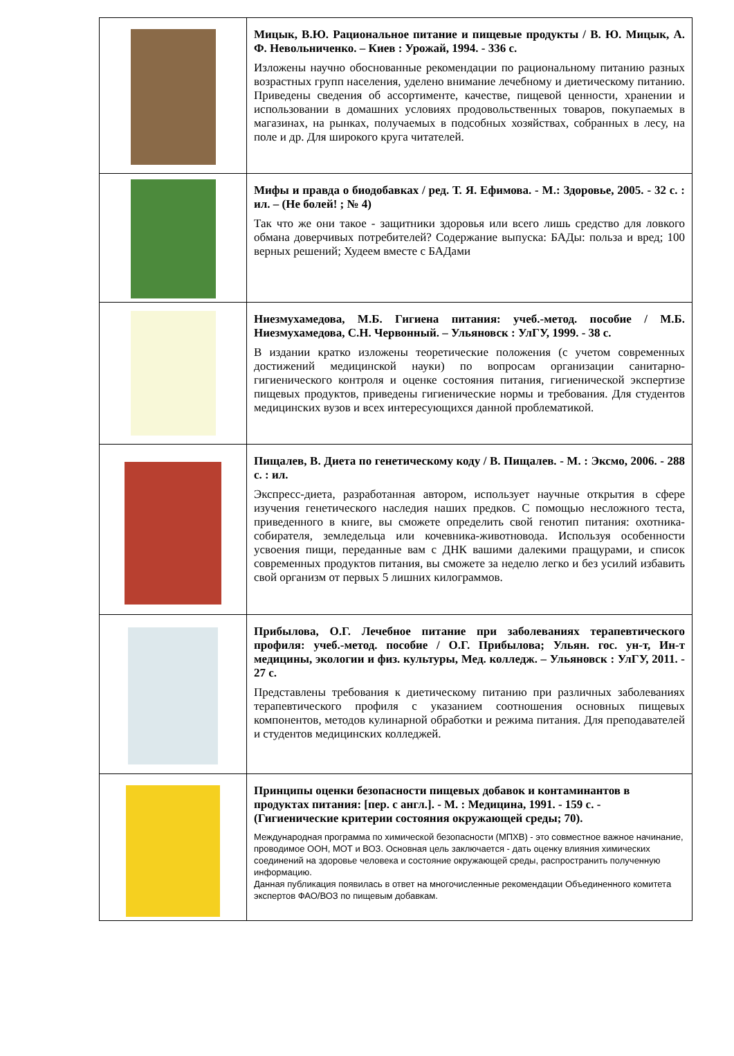| | Мицык, В.Ю. Рациональное питание и пищевые продукты / В. Ю. Мицык, А. Ф. Невольниченко. – Киев : Урожай, 1994. - 336 с. Изложены научно обоснованные рекомендации по рациональному питанию разных возрастных групп населения, уделено внимание лечебному и диетическому питанию. Приведены сведения об ассортименте, качестве, пищевой ценности, хранении и использовании в домашних условиях продовольственных товаров, покупаемых в магазинах, на рынках, получаемых в подсобных хозяйствах, собранных в лесу, на поле и др. Для широкого круга читателей. |
| | Мифы и правда о биодобавках / ред. Т. Я. Ефимова. - М.: Здоровье, 2005. - 32 с. : ил. – (Не болей! ; № 4) Так что же они такое - защитники здоровья или всего лишь средство для ловкого обмана доверчивых потребителей? Содержание выпуска: БАДы: польза и вред; 100 верных решений; Худеем вместе с БАДами |
| | Ниезмухамедова, М.Б. Гигиена питания: учеб.-метод. пособие / М.Б. Ниезмухамедова, С.Н. Червонный. – Ульяновск : УлГУ, 1999. - 38 с. В издании кратко изложены теоретические положения (с учетом современных достижений медицинской науки) по вопросам организации санитарно-гигиенического контроля и оценке состояния питания, гигиенической экспертизе пищевых продуктов, приведены гигиенические нормы и требования. Для студентов медицинских вузов и всех интересующихся данной проблематикой. |
| | Пищалев, В. Диета по генетическому коду / В. Пищалев. - М. : Эксмо, 2006. - 288 с. : ил. Экспресс-диета, разработанная автором, использует научные открытия в сфере изучения генетического наследия наших предков. С помощью несложного теста, приведенного в книге, вы сможете определить свой генотип питания: охотника-собирателя, земледельца или кочевника-животновода. Используя особенности усвоения пищи, переданные вам с ДНК вашими далекими пращурами, и список современных продуктов питания, вы сможете за неделю легко и без усилий избавить свой организм от первых 5 лишних килограммов. |
| | Прибылова, О.Г. Лечебное питание при заболеваниях терапевтического профиля: учеб.-метод. пособие / О.Г. Прибылова; Ульян. гос. ун-т, Ин-т медицины, экологии и физ. культуры, Мед. колледж. – Ульяновск : УлГУ, 2011. - 27 с. Представлены требования к диетическому питанию при различных заболеваниях терапевтического профиля с указанием соотношения основных пищевых компонентов, методов кулинарной обработки и режима питания. Для преподавателей и студентов медицинских колледжей. |
| | Принципы оценки безопасности пищевых добавок и контаминантов в продуктах питания: [пер. с англ.]. - М. : Медицина, 1991. - 159 с. - (Гигиенические критерии состояния окружающей среды; 70). Международная программа по химической безопасности (МПХВ) - это совместное важное начинание, проводимое ООН, МОТ и ВОЗ. Основная цель заключается - дать оценку влияния химических соединений на здоровье человека и состояние окружающей среды, распространить полученную информацию. Данная публикация появилась в ответ на многочисленные рекомендации Объединенного комитета экспертов ФАО/ВОЗ по пищевым добавкам. |